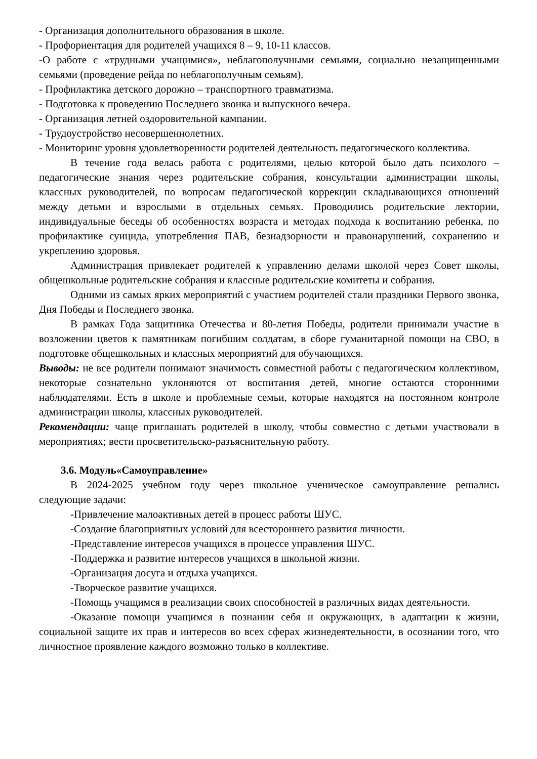- Организация дополнительного образования в школе.
- Профориентация для родителей учащихся 8 – 9, 10-11 классов.
-О работе с «трудными учащимися», неблагополучными семьями, социально незащищенными семьями (проведение рейда по неблагополучным семьям).
- Профилактика детского дорожно – транспортного травматизма.
- Подготовка к проведению Последнего звонка и выпускного вечера.
- Организация летней оздоровительной кампании.
- Трудоустройство несовершеннолетних.
- Мониторинг уровня удовлетворенности родителей деятельность педагогического коллектива.
В течение года велась работа с родителями, целью которой было дать психолого – педагогические знания через родительские собрания, консультации администрации школы, классных руководителей, по вопросам педагогической коррекции складывающихся отношений между детьми и взрослыми в отдельных семьях. Проводились родительские лектории, индивидуальные беседы об особенностях возраста и методах подхода к воспитанию ребенка, по профилактике суицида, употребления ПАВ, безнадзорности и правонарушений, сохранению и укреплению здоровья.
Администрация привлекает родителей к управлению делами школой через Совет школы, общешкольные родительские собрания и классные родительские комитеты и собрания.
Одними из самых ярких мероприятий с участием родителей стали праздники Первого звонка, Дня Победы и Последнего звонка.
В рамках Года защитника Отечества и 80-летия Победы, родители принимали участие в возложении цветов к памятникам погибшим солдатам, в сборе гуманитарной помощи на СВО, в подготовке общешкольных и классных мероприятий для обучающихся.
Выводы: не все родители понимают значимость совместной работы с педагогическим коллективом, некоторые сознательно уклоняются от воспитания детей, многие остаются сторонними наблюдателями. Есть в школе и проблемные семьи, которые находятся на постоянном контроле администрации школы, классных руководителей.
Рекомендации: чаще приглашать родителей в школу, чтобы совместно с детьми участвовали в мероприятиях; вести просветительско-разъяснительную работу.
3.6. Модуль«Самоуправление»
В 2024-2025 учебном году через школьное ученическое самоуправление решались следующие задачи:
-Привлечение малоактивных детей в процесс работы ШУС.
-Создание благоприятных условий для всестороннего развития личности.
-Представление интересов учащихся в процессе управления ШУС.
-Поддержка и развитие интересов учащихся в школьной жизни.
-Организация досуга и отдыха учащихся.
-Творческое развитие учащихся.
-Помощь учащимся в реализации своих способностей в различных видах деятельности.
-Оказание помощи учащимся в познании себя и окружающих, в адаптации к жизни, социальной защите их прав и интересов во всех сферах жизнедеятельности, в осознании того, что личностное проявление каждого возможно только в коллективе.